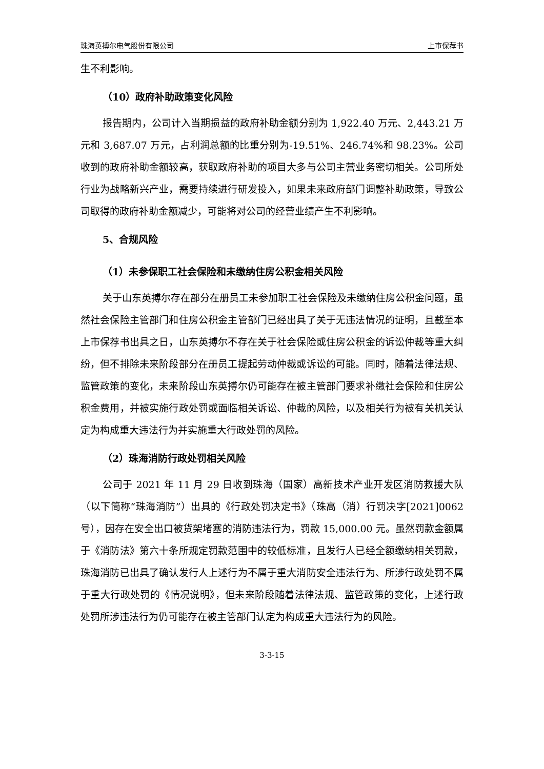珠海英搏尔电气股份有限公司 上市保荐书
生不利影响。
（10）政府补助政策变化风险
报告期内，公司计入当期损益的政府补助金额分别为 1,922.40 万元、2,443.21 万元和 3,687.07 万元，占利润总额的比重分别为-19.51%、246.74%和 98.23%。公司收到的政府补助金额较高，获取政府补助的项目大多与公司主营业务密切相关。公司所处行业为战略新兴产业，需要持续进行研发投入，如果未来政府部门调整补助政策，导致公司取得的政府补助金额减少，可能将对公司的经营业绩产生不利影响。
5、合规风险
（1）未参保职工社会保险和未缴纳住房公积金相关风险
关于山东英搏尔存在部分在册员工未参加职工社会保险及未缴纳住房公积金问题，虽然社会保险主管部门和住房公积金主管部门已经出具了关于无违法情况的证明，且截至本上市保荐书出具之日，山东英搏尔不存在关于社会保险或住房公积金的诉讼仲裁等重大纠纷，但不排除未来阶段部分在册员工提起劳动仲裁或诉讼的可能。同时，随着法律法规、监管政策的变化，未来阶段山东英搏尔仍可能存在被主管部门要求补缴社会保险和住房公积金费用，并被实施行政处罚或面临相关诉讼、仲裁的风险，以及相关行为被有关机关认定为构成重大违法行为并实施重大行政处罚的风险。
（2）珠海消防行政处罚相关风险
公司于 2021 年 11 月 29 日收到珠海（国家）高新技术产业开发区消防救援大队（以下简称“珠海消防”）出具的《行政处罚决定书》（珠高（消）行罚决字[2021]0062 号），因存在安全出口被货架堵塞的消防违法行为，罚款 15,000.00 元。虽然罚款金额属于《消防法》第六十条所规定罚款范围中的较低标准，且发行人已经全额缴纳相关罚款，珠海消防已出具了确认发行人上述行为不属于重大消防安全违法行为、所涉行政处罚不属于重大行政处罚的《情况说明》，但未来阶段随着法律法规、监管政策的变化，上述行政处罚所涉违法行为仍可能存在被主管部门认定为构成重大违法行为的风险。
3-3-15